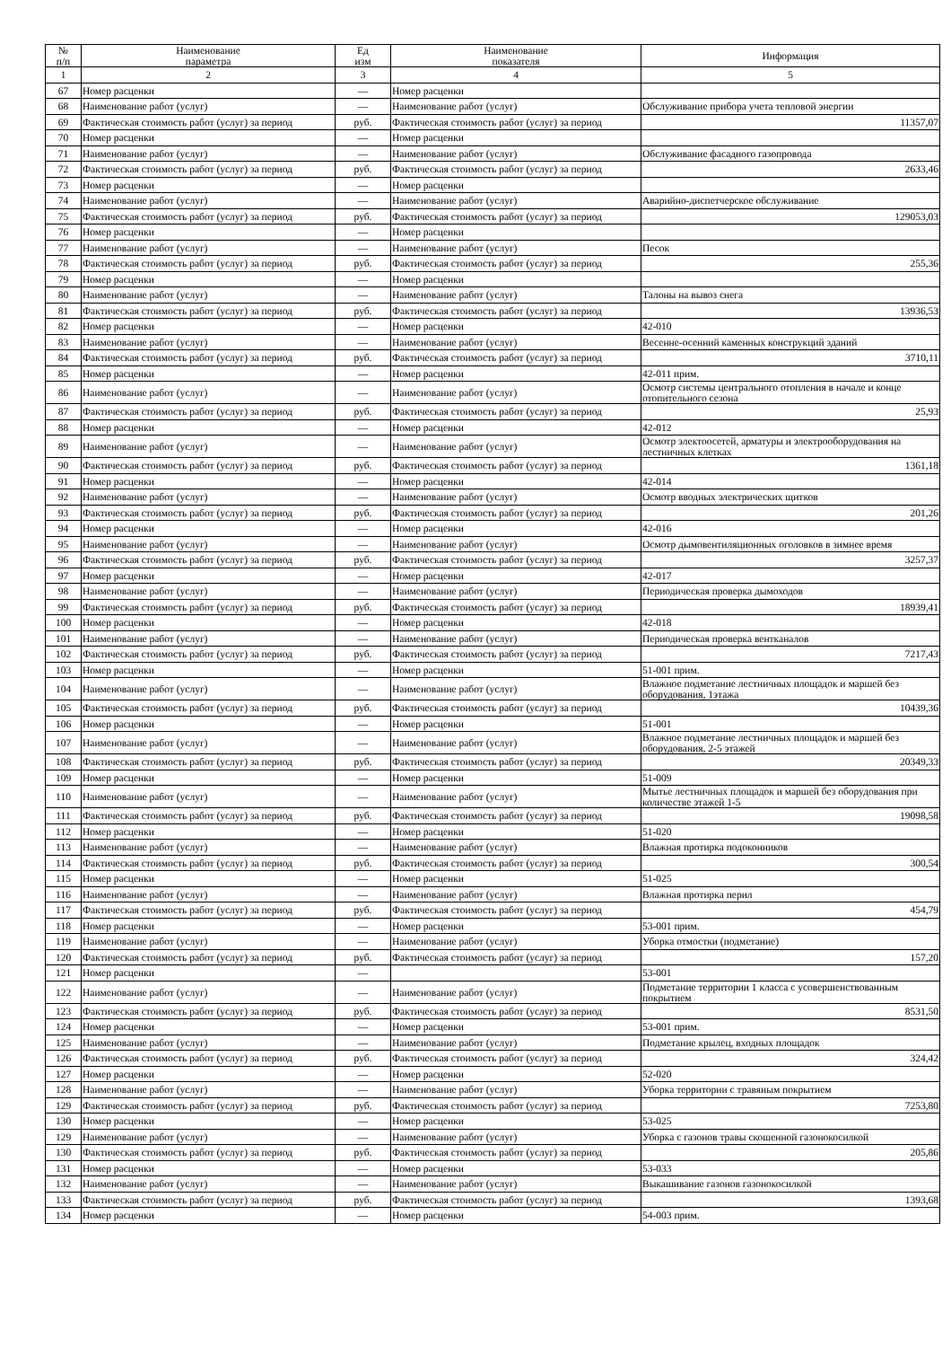| № п/п | Наименование параметра | Ед изм | Наименование показателя | Информация |
| --- | --- | --- | --- | --- |
| 1 | 2 | 3 | 4 | 5 |
| 67 | Номер расценки | — | Номер расценки | |
| 68 | Наименование работ (услуг) | — | Наименование работ (услуг) | Обслуживание прибора учета тепловой энергии |
| 69 | Фактическая стоимость работ (услуг) за период | руб. | Фактическая стоимость работ (услуг) за период | 11357,07 |
| 70 | Номер расценки | — | Номер расценки | |
| 71 | Наименование работ (услуг) | — | Наименование работ (услуг) | Обслуживание фасадного газопровода |
| 72 | Фактическая стоимость работ (услуг) за период | руб. | Фактическая стоимость работ (услуг) за период | 2633,46 |
| 73 | Номер расценки | — | Номер расценки | |
| 74 | Наименование работ (услуг) | — | Наименование работ (услуг) | Аварийно-диспетчерское обслуживание |
| 75 | Фактическая стоимость работ (услуг) за период | руб. | Фактическая стоимость работ (услуг) за период | 129053,03 |
| 76 | Номер расценки | — | Номер расценки | |
| 77 | Наименование работ (услуг) | — | Наименование работ (услуг) | Песок |
| 78 | Фактическая стоимость работ (услуг) за период | руб. | Фактическая стоимость работ (услуг) за период | 255,36 |
| 79 | Номер расценки | — | Номер расценки | |
| 80 | Наименование работ (услуг) | — | Наименование работ (услуг) | Талоны на вывоз снега |
| 81 | Фактическая стоимость работ (услуг) за период | руб. | Фактическая стоимость работ (услуг) за период | 13936,53 |
| 82 | Номер расценки | — | Номер расценки | 42-010 |
| 83 | Наименование работ (услуг) | — | Наименование работ (услуг) | Весенне-осенний каменных конструкций зданий |
| 84 | Фактическая стоимость работ (услуг) за период | руб. | Фактическая стоимость работ (услуг) за период | 3710,11 |
| 85 | Номер расценки | — | Номер расценки | 42-011 прим. |
| 86 | Наименование работ (услуг) | — | Наименование работ (услуг) | Осмотр системы центрального отопления в начале и конце отопительного сезона |
| 87 | Фактическая стоимость работ (услуг) за период | руб. | Фактическая стоимость работ (услуг) за период | 25,93 |
| 88 | Номер расценки | — | Номер расценки | 42-012 |
| 89 | Наименование работ (услуг) | — | Наименование работ (услуг) | Осмотр электоосетей, арматуры и электрооборудования на лестничных клетках |
| 90 | Фактическая стоимость работ (услуг) за период | руб. | Фактическая стоимость работ (услуг) за период | 1361,18 |
| 91 | Номер расценки | — | Номер расценки | 42-014 |
| 92 | Наименование работ (услуг) | — | Наименование работ (услуг) | Осмотр вводных электрических щитков |
| 93 | Фактическая стоимость работ (услуг) за период | руб. | Фактическая стоимость работ (услуг) за период | 201,26 |
| 94 | Номер расценки | — | Номер расценки | 42-016 |
| 95 | Наименование работ (услуг) | — | Наименование работ (услуг) | Осмотр дымовентиляционных оголовков в зимнее время |
| 96 | Фактическая стоимость работ (услуг) за период | руб. | Фактическая стоимость работ (услуг) за период | 3257,37 |
| 97 | Номер расценки | — | Номер расценки | 42-017 |
| 98 | Наименование работ (услуг) | — | Наименование работ (услуг) | Периодическая проверка дымоходов |
| 99 | Фактическая стоимость работ (услуг) за период | руб. | Фактическая стоимость работ (услуг) за период | 18939,41 |
| 100 | Номер расценки | — | Номер расценки | 42-018 |
| 101 | Наименование работ (услуг) | — | Наименование работ (услуг) | Периодическая проверка вентканалов |
| 102 | Фактическая стоимость работ (услуг) за период | руб. | Фактическая стоимость работ (услуг) за период | 7217,43 |
| 103 | Номер расценки | — | Номер расценки | 51-001 прим. |
| 104 | Наименование работ (услуг) | — | Наименование работ (услуг) | Влажное подметание лестничных площадок и маршей без оборудования, 1этажа |
| 105 | Фактическая стоимость работ (услуг) за период | руб. | Фактическая стоимость работ (услуг) за период | 10439,36 |
| 106 | Номер расценки | — | Номер расценки | 51-001 |
| 107 | Наименование работ (услуг) | — | Наименование работ (услуг) | Влажное подметание лестничных площадок и маршей без оборудования, 2-5 этажей |
| 108 | Фактическая стоимость работ (услуг) за период | руб. | Фактическая стоимость работ (услуг) за период | 20349,33 |
| 109 | Номер расценки | — | Номер расценки | 51-009 |
| 110 | Наименование работ (услуг) | — | Наименование работ (услуг) | Мытье лестничных площадок и маршей без оборудования при количестве этажей 1-5 |
| 111 | Фактическая стоимость работ (услуг) за период | руб. | Фактическая стоимость работ (услуг) за период | 19098,58 |
| 112 | Номер расценки | — | Номер расценки | 51-020 |
| 113 | Наименование работ (услуг) | — | Наименование работ (услуг) | Влажная протирка подоконников |
| 114 | Фактическая стоимость работ (услуг) за период | руб. | Фактическая стоимость работ (услуг) за период | 300,54 |
| 115 | Номер расценки | — | Номер расценки | 51-025 |
| 116 | Наименование работ (услуг) | — | Наименование работ (услуг) | Влажная протирка перил |
| 117 | Фактическая стоимость работ (услуг) за период | руб. | Фактическая стоимость работ (услуг) за период | 454,79 |
| 118 | Номер расценки | — | Номер расценки | 53-001 прим. |
| 119 | Наименование работ (услуг) | — | Наименование работ (услуг) | Уборка отмостки (подметание) |
| 120 | Фактическая стоимость работ (услуг) за период | руб. | Фактическая стоимость работ (услуг) за период | 157,20 |
| 121 | Номер расценки | — | | 53-001 |
| 122 | Наименование работ (услуг) | — | Наименование работ (услуг) | Подметание территории 1 класса с усовершенствованным покрытием |
| 123 | Фактическая стоимость работ (услуг) за период | руб. | Фактическая стоимость работ (услуг) за период | 8531,50 |
| 124 | Номер расценки | — | Номер расценки | 53-001 прим. |
| 125 | Наименование работ (услуг) | — | Наименование работ (услуг) | Подметание крылец, входных площадок |
| 126 | Фактическая стоимость работ (услуг) за период | руб. | Фактическая стоимость работ (услуг) за период | 324,42 |
| 127 | Номер расценки | — | Номер расценки | 52-020 |
| 128 | Наименование работ (услуг) | — | Наименование работ (услуг) | Уборка территории с травяным покрытием |
| 129 | Фактическая стоимость работ (услуг) за период | руб. | Фактическая стоимость работ (услуг) за период | 7253,80 |
| 130 | Номер расценки | — | Номер расценки | 53-025 |
| 129 | Наименование работ (услуг) | — | Наименование работ (услуг) | Уборка с газонов травы скошенной газонокосилкой |
| 130 | Фактическая стоимость работ (услуг) за период | руб. | Фактическая стоимость работ (услуг) за период | 205,86 |
| 131 | Номер расценки | — | Номер расценки | 53-033 |
| 132 | Наименование работ (услуг) | — | Наименование работ (услуг) | Выкашивание газонов газонокосилкой |
| 133 | Фактическая стоимость работ (услуг) за период | руб. | Фактическая стоимость работ (услуг) за период | 1393,68 |
| 134 | Номер расценки | — | Номер расценки | 54-003 прим. |